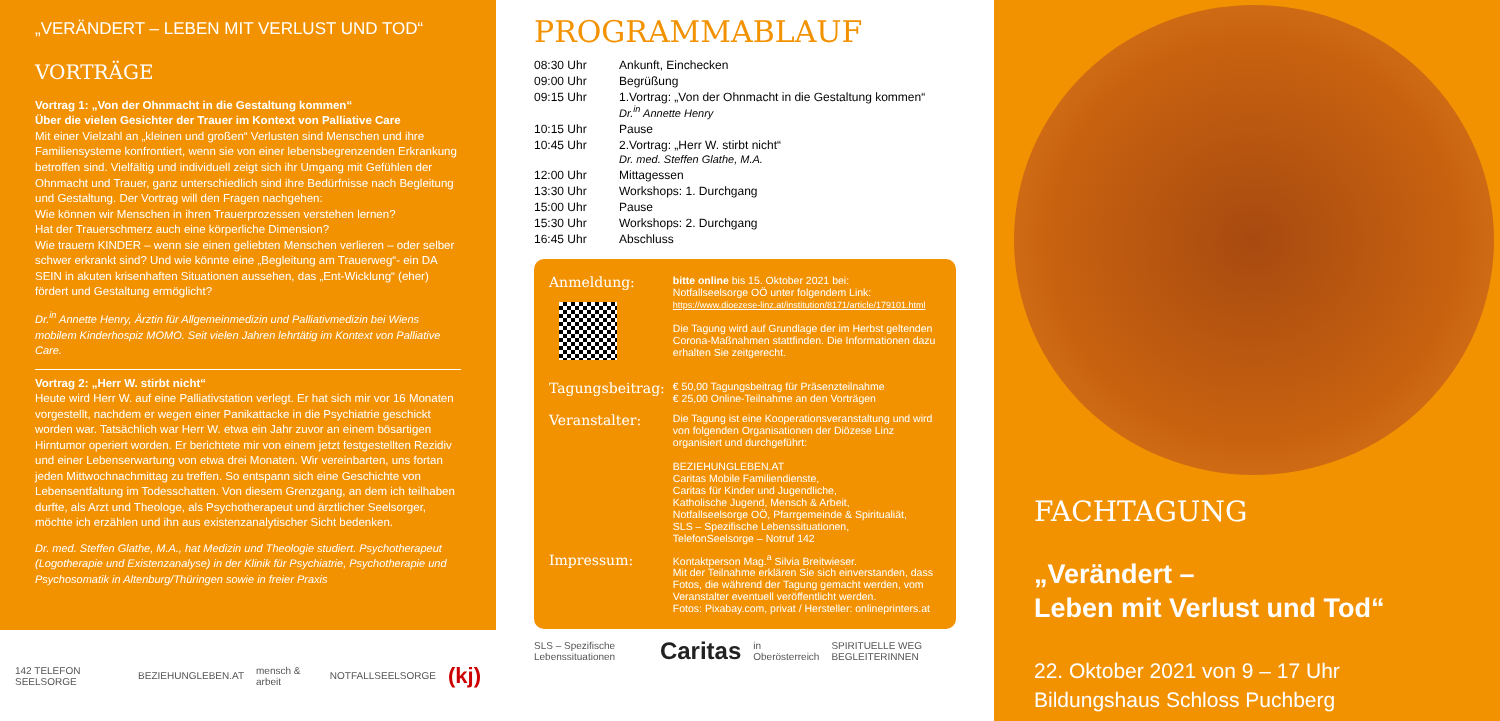„VERÄNDERT – LEBEN MIT VERLUST UND TOD“
VORTRÄGE
Vortrag 1: „Von der Ohnmacht in die Gestaltung kommen“
Über die vielen Gesichter der Trauer im Kontext von Palliative Care
Mit einer Vielzahl an „kleinen und großen“ Verlusten sind Menschen und ihre Familiensysteme konfrontiert, wenn sie von einer lebensbegrenzenden Erkrankung betroffen sind. Vielfältig und individuell zeigt sich ihr Umgang mit Gefühlen der Ohnmacht und Trauer, ganz unterschiedlich sind ihre Bedürfnisse nach Begleitung und Gestaltung. Der Vortrag will den Fragen nachgehen:
Wie können wir Menschen in ihren Trauerprozessen verstehen lernen?
Hat der Trauerschmerz auch eine körperliche Dimension?
Wie trauern KINDER – wenn sie einen geliebten Menschen verlieren – oder selber schwer erkrankt sind? Und wie könnte eine „Begleitung am Trauerweg“- ein DA SEIN in akuten krisenhaften Situationen aussehen, das „Ent-Wicklung“ (eher) fördert und Gestaltung ermöglicht?
Dr.<sup>in</sup> Annette Henry, Ärztin für Allgemeinmedizin und Palliativmedizin bei Wiens mobilem Kinderhospiz MOMO. Seit vielen Jahren lehrtätig im Kontext von Palliative Care.
Vortrag 2: „Herr W. stirbt nicht“
Heute wird Herr W. auf eine Palliativstation verlegt. Er hat sich mir vor 16 Monaten vorgestellt, nachdem er wegen einer Panikattacke in die Psychiatrie geschickt worden war. Tatsächlich war Herr W. etwa ein Jahr zuvor an einem bösartigen Hirntumor operiert worden. Er berichtete mir von einem jetzt festgestellten Rezidiv und einer Lebenserwartung von etwa drei Monaten. Wir vereinbarten, uns fortan jeden Mittwochnachmittag zu treffen. So entspann sich eine Geschichte von Lebensentfaltung im Todesschatten. Von diesem Grenzgang, an dem ich teilhaben durfte, als Arzt und Theologe, als Psychotherapeut und ärztlicher Seelsorger, möchte ich erzählen und ihn aus existenzanalytischer Sicht bedenken.
Dr. med. Steffen Glathe, M.A., hat Medizin und Theologie studiert. Psychotherapeut (Logotherapie und Existenzanalyse) in der Klinik für Psychiatrie, Psychotherapie und Psychosomatik in Altenburg/Thüringen sowie in freier Praxis
142 TELEFON SEELSORGE BEZIEHUNGLEBEN.AT mensch & arbeit NOTFALLSEELSORGE (kj)
PROGRAMMABLAUF
| 08:30 Uhr | Ankunft, Einchecken |
| 09:00 Uhr | Begrüßung |
| 09:15 Uhr | 1.Vortrag: „Von der Ohnmacht in die Gestaltung kommen“ Dr.<sup>in</sup> Annette Henry |
| 10:15 Uhr | Pause |
| 10:45 Uhr | 2.Vortrag: „Herr W. stirbt nicht“ Dr. med. Steffen Glathe, M.A. |
| 12:00 Uhr | Mittagessen |
| 13:30 Uhr | Workshops: 1. Durchgang |
| 15:00 Uhr | Pause |
| 15:30 Uhr | Workshops: 2. Durchgang |
| 16:45 Uhr | Abschluss |
| Anmeldung: | bitte online bis 15. Oktober 2021 bei: Notfallseelsorge OÖ unter folgendem Link: https://www.dioezese-linz.at/institution/8171/article/179101.html Die Tagung wird auf Grundlage der im Herbst geltenden Corona-Maßnahmen stattfinden. Die Informationen dazu erhalten Sie zeitgerecht. |
| Tagungsbeitrag: | € 50,00 Tagungsbeitrag für Präsenzteilnahme € 25,00 Online-Teilnahme an den Vorträgen |
| Veranstalter: | Die Tagung ist eine Kooperationsveranstaltung und wird von folgenden Organisationen der Diözese Linz organisiert und durchgeführt: BEZIEHUNGLEBEN.AT Caritas Mobile Familiendienste, Caritas für Kinder und Jugendliche, Katholische Jugend, Mensch & Arbeit, Notfallseelsorge OÖ, Pfarrgemeinde & Spiritualiät, SLS – Spezifische Lebenssituationen, TelefonSeelsorge – Notruf 142 |
| Impressum: | Kontaktperson Mag.<sup>a</sup> Silvia Breitwieser. Mit der Teilnahme erklären Sie sich einverstanden, dass Fotos, die während der Tagung gemacht werden, vom Veranstalter eventuell veröffentlicht werden. Fotos: Pixabay.com, privat / Hersteller: onlineprinters.at |
SLS – Spezifische Lebenssituationen Caritas in Oberösterreich SPIRITUELLE WEG BEGLEITERINNEN
FACHTAGUNG
„Verändert –
Leben mit Verlust und Tod“
22. Oktober 2021 von 9 – 17 Uhr
Bildungshaus Schloss Puchberg